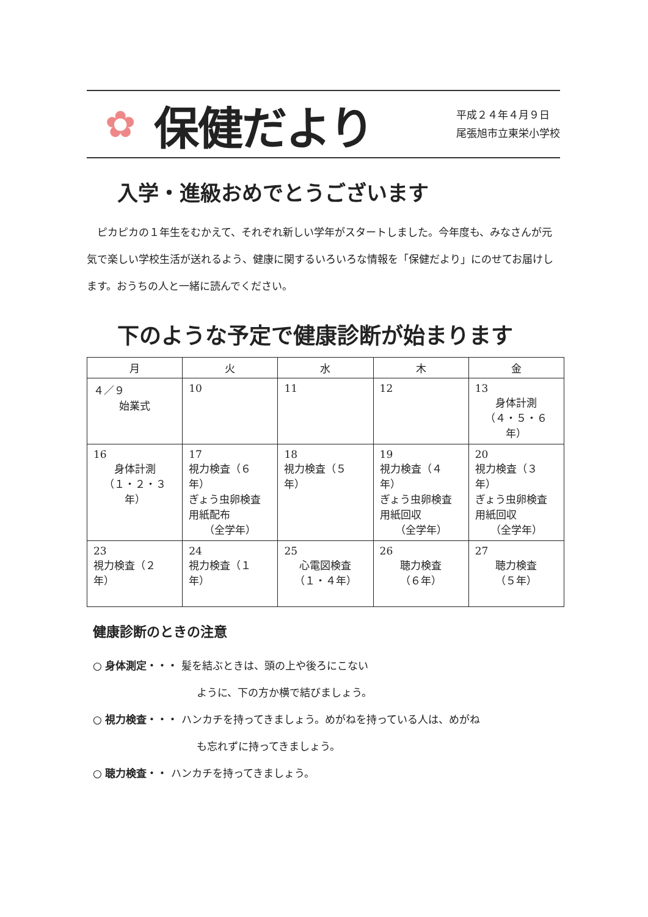✿
保健だより
平成２４年４月９日
尾張旭市立東栄小学校
入学・進級おめでとうございます
ピカピカの１年生をむかえて、それぞれ新しい学年がスタートしました。今年度も、みなさんが元気で楽しい学校生活が送れるよう、健康に関するいろいろな情報を「保健だより」にのせてお届けします。おうちの人と一緒に読んでください。
下のような予定で健康診断が始まります
| 月 | 火 | 水 | 木 | 金 |
| --- | --- | --- | --- | --- |
| ４／９ 始業式 | 10 | 11 | 12 | 13 身体計測 （４・５・６年） |
| 16 身体計測 （１・２・３年） | 17 視力検査（６年） ぎょう虫卵検査 用紙配布 （全学年） | 18 視力検査（５年） | 19 視力検査（４年） ぎょう虫卵検査 用紙回収 （全学年） | 20 視力検査（３年） ぎょう虫卵検査 用紙回収 （全学年） |
| 23 視力検査（２年） | 24 視力検査（１年） | 25 心電図検査 （１・４年） | 26 聴力検査 （６年） | 27 聴力検査 （５年） |
健康診断のときの注意
○ 身体測定・・・ 髪を結ぶときは、頭の上や後ろにこない
ように、下の方か横で結びましょう。
○ 視力検査・・・ ハンカチを持ってきましょう。めがねを持っている人は、めがね
も忘れずに持ってきましょう。
○ 聴力検査・・ ハンカチを持ってきましょう。